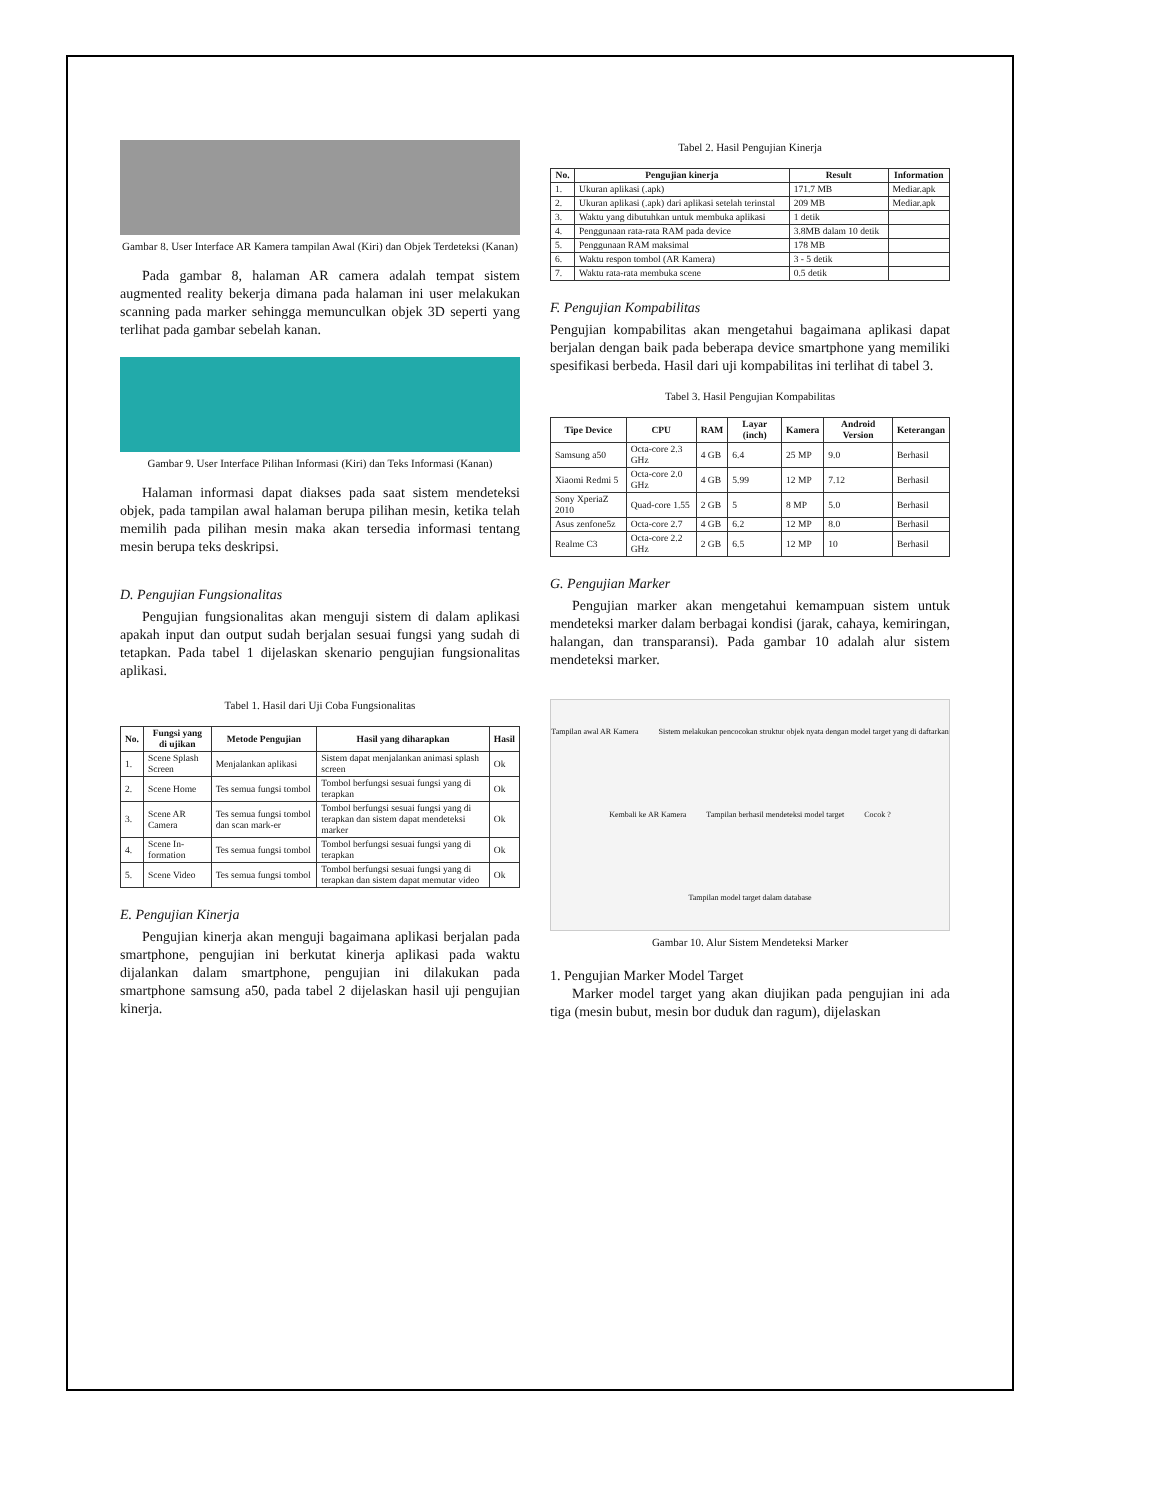Gambar 8. User Interface AR Kamera tampilan Awal (Kiri) dan Objek Terdeteksi (Kanan)
Pada gambar 8, halaman AR camera adalah tempat sistem augmented reality bekerja dimana pada halaman ini user melakukan scanning pada marker sehingga memunculkan objek 3D seperti yang terlihat pada gambar sebelah kanan.
Gambar 9. User Interface Pilihan Informasi (Kiri) dan Teks Informasi (Kanan)
Halaman informasi dapat diakses pada saat sistem mendeteksi objek, pada tampilan awal halaman berupa pilihan mesin, ketika telah memilih pada pilihan mesin maka akan tersedia informasi tentang mesin berupa teks deskripsi.
D. Pengujian Fungsionalitas
Pengujian fungsionalitas akan menguji sistem di dalam aplikasi apakah input dan output sudah berjalan sesuai fungsi yang sudah di tetapkan. Pada tabel 1 dijelaskan skenario pengujian fungsionalitas aplikasi.
Tabel 1. Hasil dari Uji Coba Fungsionalitas
| No. | Fungsi yang di ujikan | Metode Pengujian | Hasil yang diharapkan | Hasil |
| --- | --- | --- | --- | --- |
| 1. | Scene Splash Screen | Menjalankan aplikasi | Sistem dapat menjalankan animasi splash screen | Ok |
| 2. | Scene Home | Tes semua fungsi tombol | Tombol berfungsi sesuai fungsi yang di terapkan | Ok |
| 3. | Scene AR Camera | Tes semua fungsi tombol dan scan mark-er | Tombol berfungsi sesuai fungsi yang di terapkan dan sistem dapat mendeteksi marker | Ok |
| 4. | Scene In-formation | Tes semua fungsi tombol | Tombol berfungsi sesuai fungsi yang di terapkan | Ok |
| 5. | Scene Video | Tes semua fungsi tombol | Tombol berfungsi sesuai fungsi yang di terapkan dan sistem dapat memutar video | Ok |
E. Pengujian Kinerja
Pengujian kinerja akan menguji bagaimana aplikasi berjalan pada smartphone, pengujian ini berkutat kinerja aplikasi pada waktu dijalankan dalam smartphone, pengujian ini dilakukan pada smartphone samsung a50, pada tabel 2 dijelaskan hasil uji pengujian kinerja.
Tabel 2. Hasil Pengujian Kinerja
| No. | Pengujian kinerja | Result | Information |
| --- | --- | --- | --- |
| 1. | Ukuran aplikasi (.apk) | 171.7 MB | Mediar.apk |
| 2. | Ukuran aplikasi (.apk) dari aplikasi setelah terinstal | 209 MB | Mediar.apk |
| 3. | Waktu yang dibutuhkan untuk membuka aplikasi | 1 detik | |
| 4. | Penggunaan rata-rata RAM pada device | 3.8MB dalam 10 detik | |
| 5. | Penggunaan RAM maksimal | 178 MB | |
| 6. | Waktu respon tombol (AR Kamera) | 3 - 5 detik | |
| 7. | Waktu rata-rata membuka scene | 0.5 detik | |
F. Pengujian Kompabilitas
Pengujian kompabilitas akan mengetahui bagaimana aplikasi dapat berjalan dengan baik pada beberapa device smartphone yang memiliki spesifikasi berbeda. Hasil dari uji kompabilitas ini terlihat di tabel 3.
Tabel 3. Hasil Pengujian Kompabilitas
| Tipe Device | CPU | RAM | Layar (inch) | Kamera | Android Version | Keterangan |
| --- | --- | --- | --- | --- | --- | --- |
| Samsung a50 | Octa-core 2.3 GHz | 4 GB | 6.4 | 25 MP | 9.0 | Berhasil |
| Xiaomi Redmi 5 | Octa-core 2.0 GHz | 4 GB | 5.99 | 12 MP | 7.12 | Berhasil |
| Sony XperiaZ 2010 | Quad-core 1.55 | 2 GB | 5 | 8 MP | 5.0 | Berhasil |
| Asus zenfone5z | Octa-core 2.7 | 4 GB | 6.2 | 12 MP | 8.0 | Berhasil |
| Realme C3 | Octa-core 2.2 GHz | 2 GB | 6.5 | 12 MP | 10 | Berhasil |
G. Pengujian Marker
Pengujian marker akan mengetahui kemampuan sistem untuk mendeteksi marker dalam berbagai kondisi (jarak, cahaya, kemiringan, halangan, dan transparansi). Pada gambar 10 adalah alur sistem mendeteksi marker.
Tampilan awal AR Kamera Sistem melakukan pencocokan struktur objek nyata dengan model target yang di daftarkan Kembali ke AR Kamera Tampilan berhasil mendeteksi model target Cocok ? Tampilan model target dalam database
Gambar 10. Alur Sistem Mendeteksi Marker
1. Pengujian Marker Model Target
Marker model target yang akan diujikan pada pengujian ini ada tiga (mesin bubut, mesin bor duduk dan ragum), dijelaskan